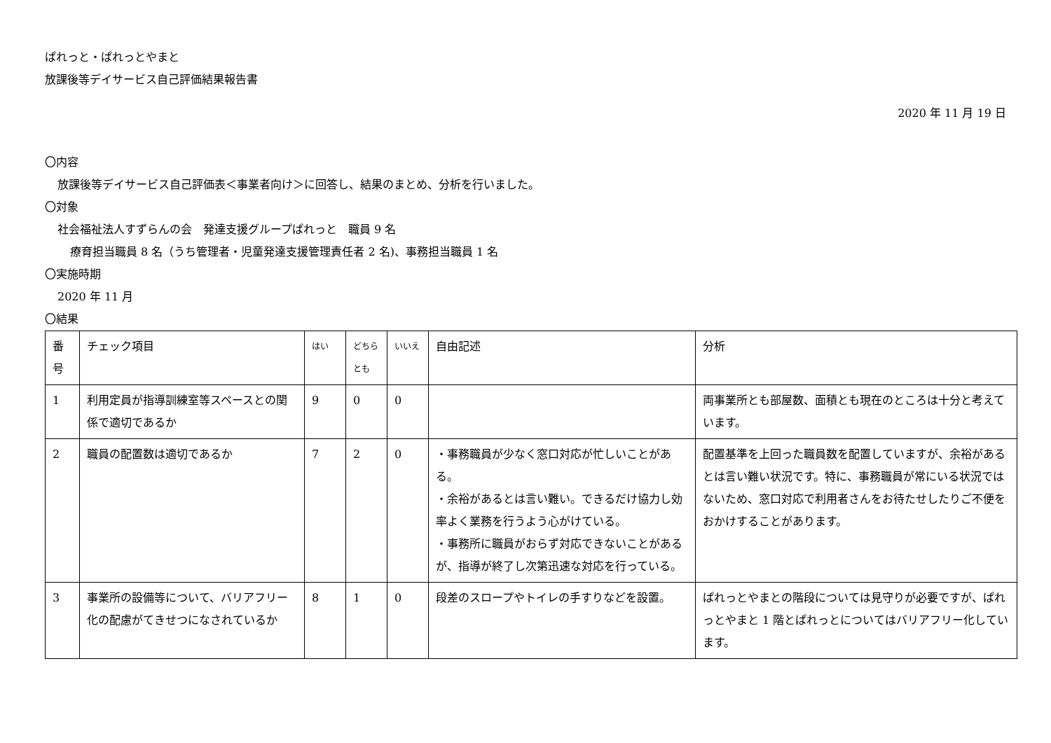ぱれっと・ぱれっとやまと
放課後等デイサービス自己評価結果報告書
2020 年 11 月 19 日
〇内容
放課後等デイサービス自己評価表＜事業者向け＞に回答し、結果のまとめ、分析を行いました。
〇対象
社会福祉法人すずらんの会　発達支援グループぱれっと　職員 9 名
療育担当職員 8 名（うち管理者・児童発達支援管理責任者 2 名)、事務担当職員 1 名
〇実施時期
2020 年 11 月
〇結果
| 番号 | チェック項目 | はい | どちらとも | いいえ | 自由記述 | 分析 |
| 1 | 利用定員が指導訓練室等スペースとの関係で適切であるか | 9 | 0 | 0 | | 両事業所とも部屋数、面積とも現在のところは十分と考えています。 |
| 2 | 職員の配置数は適切であるか | 7 | 2 | 0 | ・事務職員が少なく窓口対応が忙しいことがある。 ・余裕があるとは言い難い。できるだけ協力し効率よく業務を行うよう心がけている。 ・事務所に職員がおらず対応できないことがあるが、指導が終了し次第迅速な対応を行っている。 | 配置基準を上回った職員数を配置していますが、余裕があるとは言い難い状況です。特に、事務職員が常にいる状況ではないため、窓口対応で利用者さんをお待たせしたりご不便をおかけすることがあります。 |
| 3 | 事業所の設備等について、バリアフリー化の配慮がてきせつになされているか | 8 | 1 | 0 | 段差のスロープやトイレの手すりなどを設置。 | ぱれっとやまとの階段については見守りが必要ですが、ぱれっとやまと 1 階とぱれっとについてはバリアフリー化しています。 |